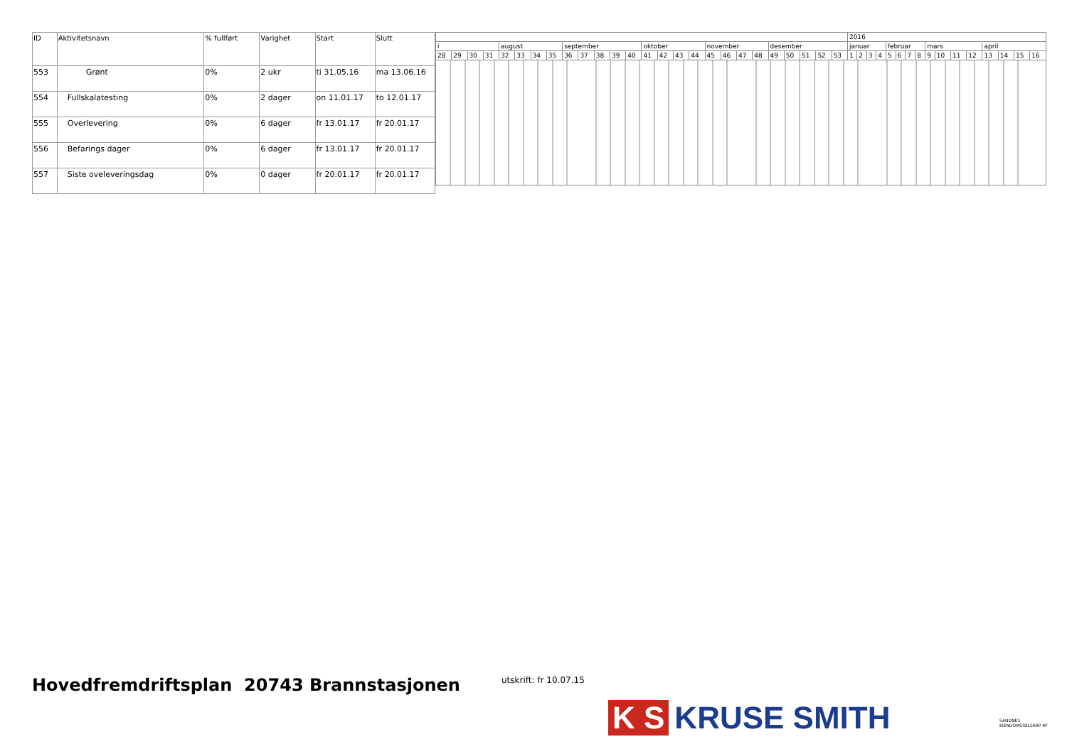| ID | Aktivitetsnavn | % fullført | Varighet | Start | Slutt |
| --- | --- | --- | --- | --- | --- |
| 553 | Grønt | 0% | 2 ukr | ti 31.05.16 | ma 13.06.16 |
| 554 | Fullskalatesting | 0% | 2 dager | on 11.01.17 | to 12.01.17 |
| 555 | Overlevering | 0% | 6 dager | fr 13.01.17 | fr 20.01.17 |
| 556 | Befarings dager | 0% | 6 dager | fr 13.01.17 | fr 20.01.17 |
| 557 | Siste oveleveringsdag | 0% | 0 dager | fr 20.01.17 | fr 20.01.17 |
| | | | | | | | | | | | | | | | | | | | | | | | | | | 2016 | | | | | | | | | | | | | | | |
| i | | | | august | | | | september | | | | | oktober | | | | november | | | | desember | | | | | januar | | | | februar | | | | mars | | | | april | | | |
| 28 | 29 | 30 | 31 | 32 | 33 | 34 | 35 | 36 | 37 | 38 | 39 | 40 | 41 | 42 | 43 | 44 | 45 | 46 | 47 | 48 | 49 | 50 | 51 | 52 | 53 | 1 | 2 | 3 | 4 | 5 | 6 | 7 | 8 | 9 | 10 | 11 | 12 | 13 | 14 | 15 | 16 |
Hovedfremdriftsplan 20743 Brannstasjonen
utskrift: fr 10.07.15
K S KRUSE SMITH
SANDNES
EIENDOMSSELSKAP KF